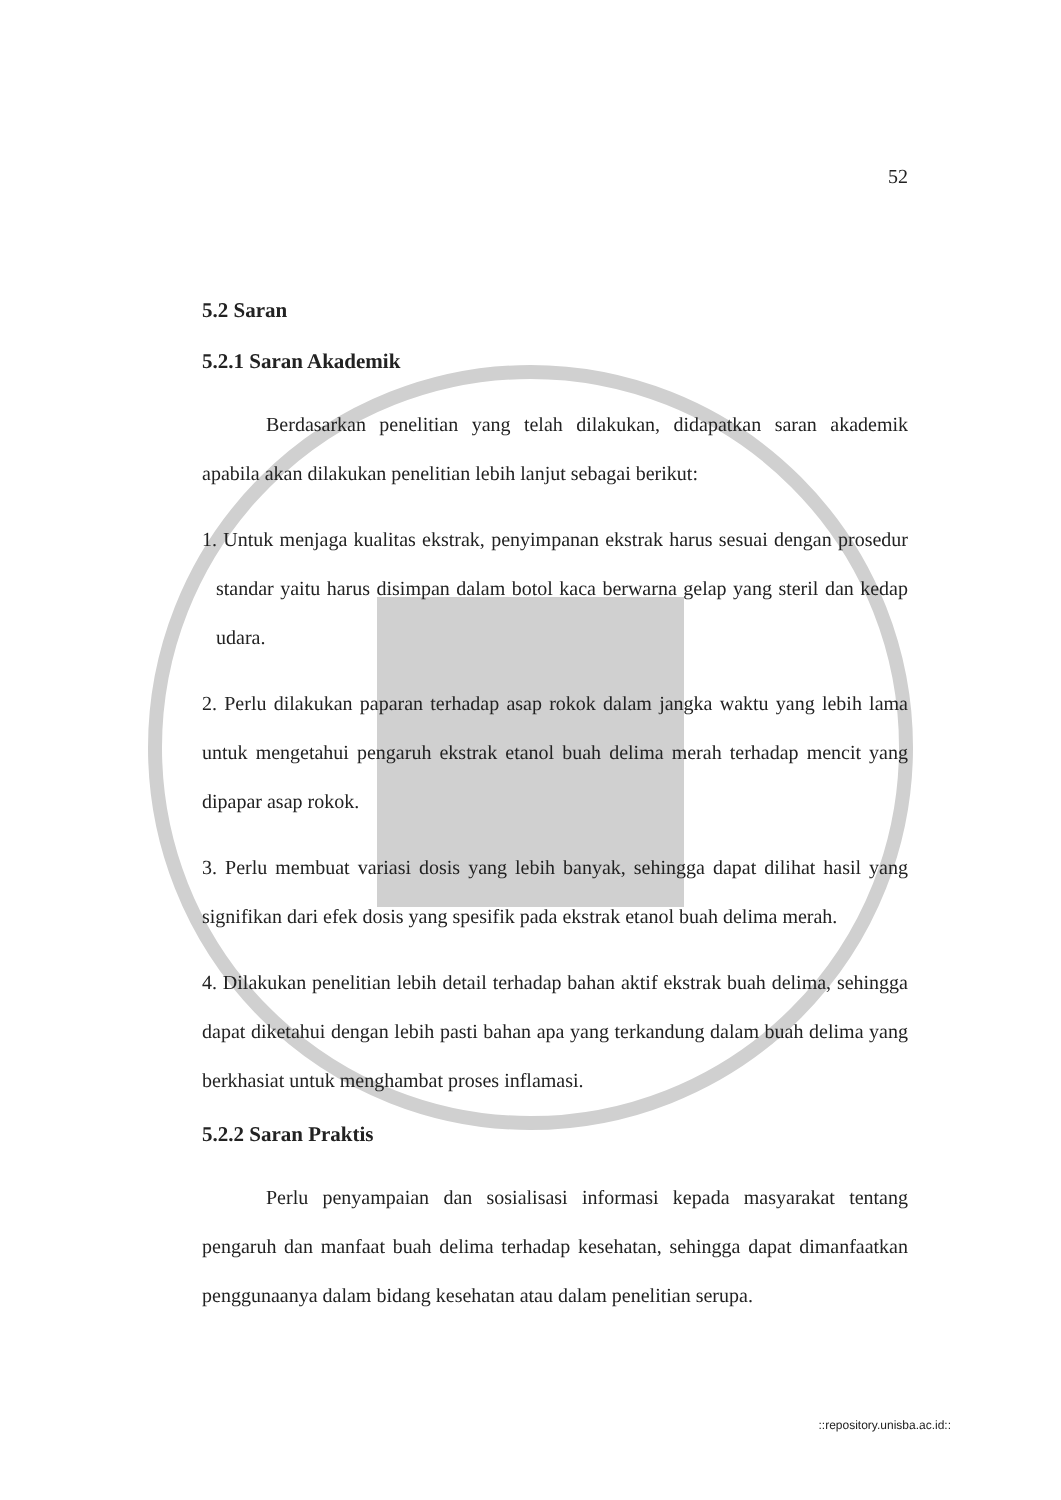52
5.2 Saran
5.2.1 Saran Akademik
Berdasarkan penelitian yang telah dilakukan, didapatkan saran akademik apabila akan dilakukan penelitian lebih lanjut sebagai berikut:
1. Untuk menjaga kualitas ekstrak, penyimpanan ekstrak harus sesuai dengan prosedur standar yaitu harus disimpan dalam botol kaca berwarna gelap yang steril dan kedap udara.
2. Perlu dilakukan paparan terhadap asap rokok dalam jangka waktu yang lebih lama untuk mengetahui pengaruh ekstrak etanol buah delima merah terhadap mencit yang dipapar asap rokok.
3. Perlu membuat variasi dosis yang lebih banyak, sehingga dapat dilihat hasil yang signifikan dari efek dosis yang spesifik pada ekstrak etanol buah delima merah.
4. Dilakukan penelitian lebih detail terhadap bahan aktif ekstrak buah delima, sehingga dapat diketahui dengan lebih pasti bahan apa yang terkandung dalam buah delima yang berkhasiat untuk menghambat proses inflamasi.
5.2.2 Saran Praktis
Perlu penyampaian dan sosialisasi informasi kepada masyarakat tentang pengaruh dan manfaat buah delima terhadap kesehatan, sehingga dapat dimanfaatkan penggunaanya dalam bidang kesehatan atau dalam penelitian serupa.
::repository.unisba.ac.id::